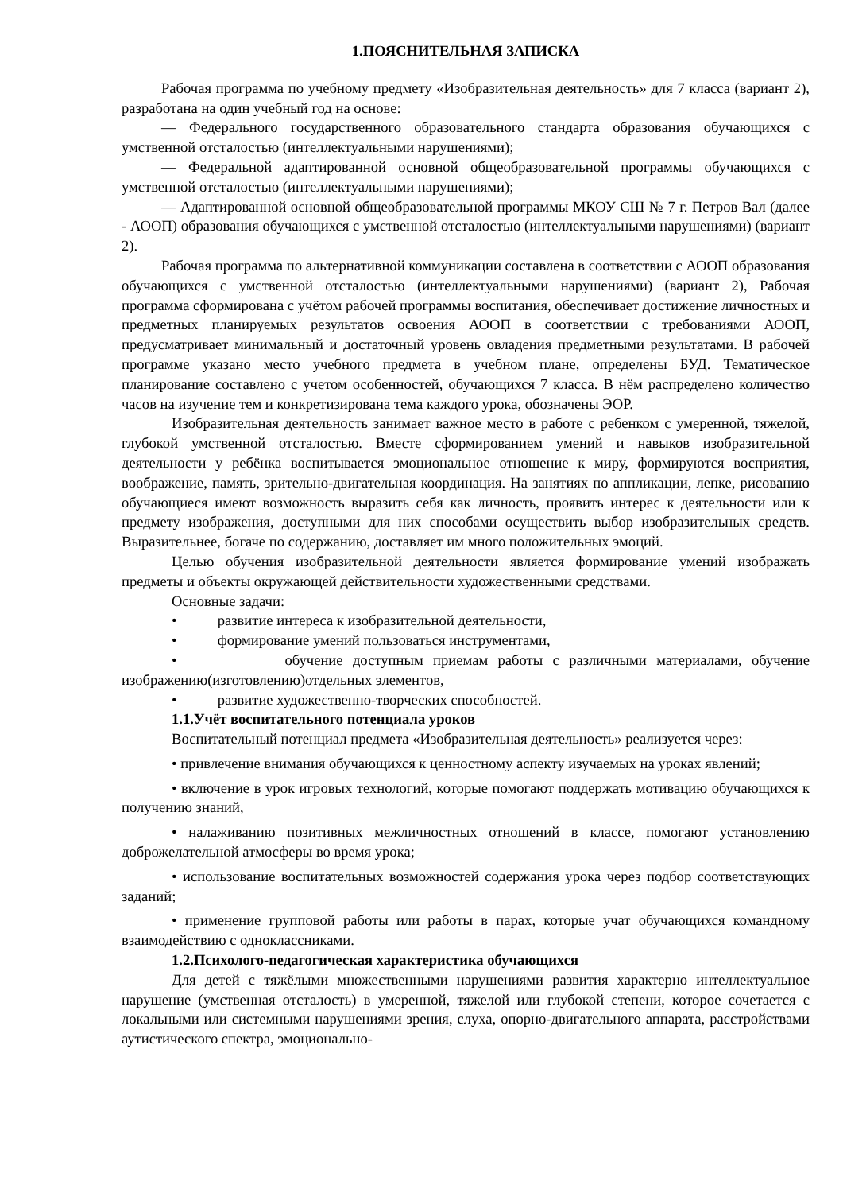1.ПОЯСНИТЕЛЬНАЯ ЗАПИСКА
Рабочая программа по учебному предмету «Изобразительная деятельность» для 7 класса (вариант 2), разработана на один учебный год на основе:
— Федерального государственного образовательного стандарта образования обучающихся с умственной отсталостью (интеллектуальными нарушениями);
— Федеральной адаптированной основной общеобразовательной программы обучающихся с умственной отсталостью (интеллектуальными нарушениями);
— Адаптированной основной общеобразовательной программы МКОУ СШ № 7 г. Петров Вал (далее - АООП) образования обучающихся с умственной отсталостью (интеллектуальными нарушениями) (вариант 2).
Рабочая программа по альтернативной коммуникации составлена в соответствии с АООП образования обучающихся с умственной отсталостью (интеллектуальными нарушениями) (вариант 2), Рабочая программа сформирована с учётом рабочей программы воспитания, обеспечивает достижение личностных и предметных планируемых результатов освоения АООП в соответствии с требованиями АООП, предусматривает минимальный и достаточный уровень овладения предметными результатами. В рабочей программе указано место учебного предмета в учебном плане, определены БУД. Тематическое планирование составлено с учетом особенностей, обучающихся 7 класса. В нём распределено количество часов на изучение тем и конкретизирована тема каждого урока, обозначены ЭОР.
Изобразительная деятельность занимает важное место в работе с ребенком с умеренной, тяжелой, глубокой умственной отсталостью. Вместе сформированием умений и навыков изобразительной деятельности у ребёнка воспитывается эмоциональное отношение к миру, формируются восприятия, воображение, память, зрительно-двигательная координация. На занятиях по аппликации, лепке, рисованию обучающиеся имеют возможность выразить себя как личность, проявить интерес к деятельности или к предмету изображения, доступными для них способами осуществить выбор изобразительных средств. Выразительнее, богаче по содержанию, доставляет им много положительных эмоций.
Целью обучения изобразительной деятельности является формирование умений изображать предметы и объекты окружающей действительности художественными средствами.
Основные задачи:
• развитие интереса к изобразительной деятельности,
• формирование умений пользоваться инструментами,
• обучение доступным приемам работы с различными материалами, обучение изображению(изготовлению)отдельных элементов,
• развитие художественно-творческих способностей.
1.1.Учёт воспитательного потенциала уроков
Воспитательный потенциал предмета «Изобразительная деятельность» реализуется через:
• привлечение внимания обучающихся к ценностному аспекту изучаемых на уроках явлений;
• включение в урок игровых технологий, которые помогают поддержать мотивацию обучающихся к получению знаний,
• налаживанию позитивных межличностных отношений в классе, помогают установлению доброжелательной атмосферы во время урока;
• использование воспитательных возможностей содержания урока через подбор соответствующих заданий;
• применение групповой работы или работы в парах, которые учат обучающихся командному взаимодействию с одноклассниками.
1.2.Психолого-педагогическая характеристика обучающихся
Для детей с тяжёлыми множественными нарушениями развития характерно интеллектуальное нарушение (умственная отсталость) в умеренной, тяжелой или глубокой степени, которое сочетается с локальными или системными нарушениями зрения, слуха, опорно-двигательного аппарата, расстройствами аутистического спектра, эмоционально-